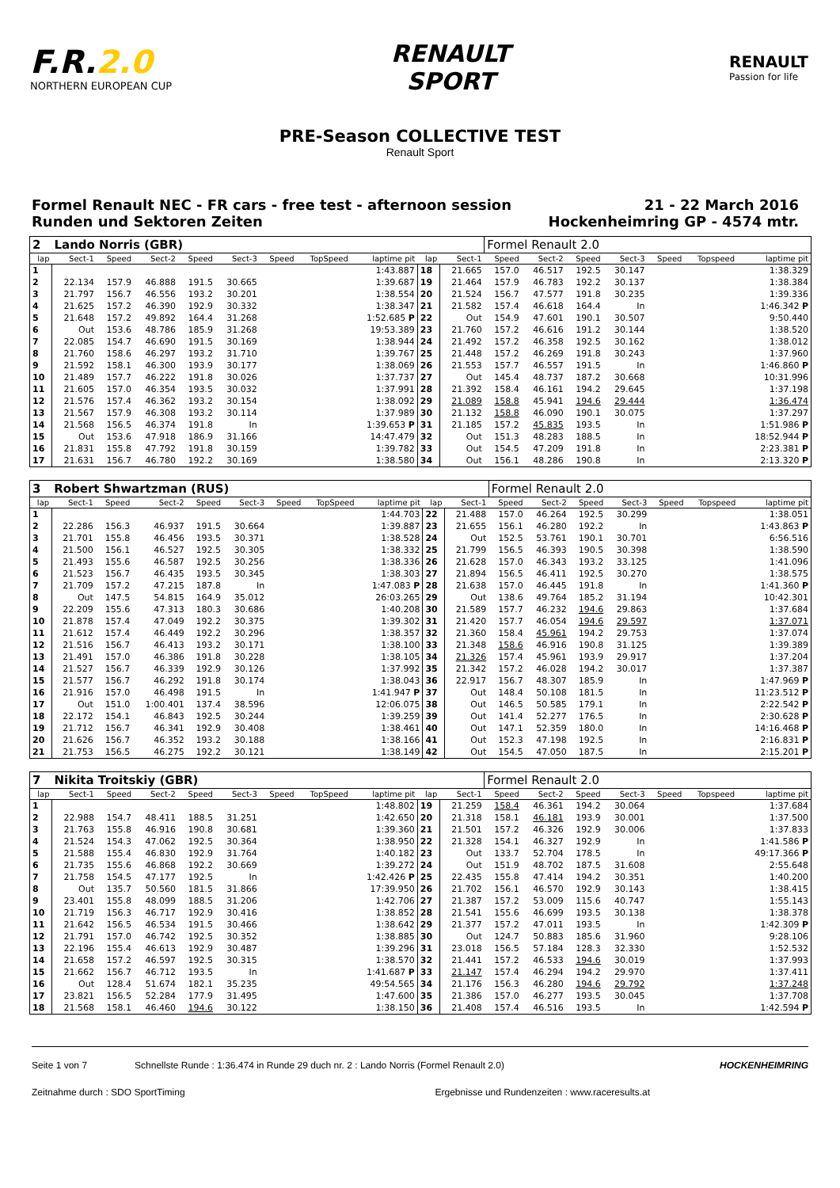F.R.2.0
NORTHERN EUROPEAN CUP
RENAULT
SPORT
RENAULT
Passion for life
PRE-Season COLLECTIVE TEST
Renault Sport
Formel Renault NEC - FR cars - free test - afternoon session
Runden und Sektoren Zeiten
21 - 22 March 2016
Hockenheimring GP - 4574 mtr.
| 2 | Lando Norris (GBR) | | | | | | | | | | Formel Renault 2.0 | | | | | | |
| lap | Sect-1 | Speed | Sect-2 | Speed | Sect-3 | Speed | TopSpeed | laptime pit | lap | Sect-1 | Speed | Sect-2 | Speed | Sect-3 | Speed | Topspeed | laptime pit |
| 1 | | | | | | | | 1:43.887 | 18 | 21.665 | 157.0 | 46.517 | 192.5 | 30.147 | | | 1:38.329 |
| 2 | 22.134 | 157.9 | 46.888 | 191.5 | 30.665 | | | 1:39.687 | 19 | 21.464 | 157.9 | 46.783 | 192.2 | 30.137 | | | 1:38.384 |
| 3 | 21.797 | 156.7 | 46.556 | 193.2 | 30.201 | | | 1:38.554 | 20 | 21.524 | 156.7 | 47.577 | 191.8 | 30.235 | | | 1:39.336 |
| 4 | 21.625 | 157.2 | 46.390 | 192.9 | 30.332 | | | 1:38.347 | 21 | 21.582 | 157.4 | 46.618 | 164.4 | In | | | 1:46.342 P |
| 5 | 21.648 | 157.2 | 49.892 | 164.4 | 31.268 | | | 1:52.685 P | 22 | Out | 154.9 | 47.601 | 190.1 | 30.507 | | | 9:50.440 |
| 6 | Out | 153.6 | 48.786 | 185.9 | 31.268 | | | 19:53.389 | 23 | 21.760 | 157.2 | 46.616 | 191.2 | 30.144 | | | 1:38.520 |
| 7 | 22.085 | 154.7 | 46.690 | 191.5 | 30.169 | | | 1:38.944 | 24 | 21.492 | 157.2 | 46.358 | 192.5 | 30.162 | | | 1:38.012 |
| 8 | 21.760 | 158.6 | 46.297 | 193.2 | 31.710 | | | 1:39.767 | 25 | 21.448 | 157.2 | 46.269 | 191.8 | 30.243 | | | 1:37.960 |
| 9 | 21.592 | 158.1 | 46.300 | 193.9 | 30.177 | | | 1:38.069 | 26 | 21.553 | 157.7 | 46.557 | 191.5 | In | | | 1:46.860 P |
| 10 | 21.489 | 157.7 | 46.222 | 191.8 | 30.026 | | | 1:37.737 | 27 | Out | 145.4 | 48.737 | 187.2 | 30.668 | | | 10:31.996 |
| 11 | 21.605 | 157.0 | 46.354 | 193.5 | 30.032 | | | 1:37.991 | 28 | 21.392 | 158.4 | 46.161 | 194.2 | 29.645 | | | 1:37.198 |
| 12 | 21.576 | 157.4 | 46.362 | 193.2 | 30.154 | | | 1:38.092 | 29 | 21.089 | 158.8 | 45.941 | 194.6 | 29.444 | | | 1:36.474 |
| 13 | 21.567 | 157.9 | 46.308 | 193.2 | 30.114 | | | 1:37.989 | 30 | 21.132 | 158.8 | 46.090 | 190.1 | 30.075 | | | 1:37.297 |
| 14 | 21.568 | 156.5 | 46.374 | 191.8 | In | | | 1:39.653 P | 31 | 21.185 | 157.2 | 45.835 | 193.5 | In | | | 1:51.986 P |
| 15 | Out | 153.6 | 47.918 | 186.9 | 31.166 | | | 14:47.479 | 32 | Out | 151.3 | 48.283 | 188.5 | In | | | 18:52.944 P |
| 16 | 21.831 | 155.8 | 47.792 | 191.8 | 30.159 | | | 1:39.782 | 33 | Out | 154.5 | 47.209 | 191.8 | In | | | 2:23.381 P |
| 17 | 21.631 | 156.7 | 46.780 | 192.2 | 30.169 | | | 1:38.580 | 34 | Out | 156.1 | 48.286 | 190.8 | In | | | 2:13.320 P |
| 3 | Robert Shwartzman (RUS) | | | | | | | | | | Formel Renault 2.0 | | | | | | |
| lap | Sect-1 | Speed | Sect-2 | Speed | Sect-3 | Speed | TopSpeed | laptime pit | lap | Sect-1 | Speed | Sect-2 | Speed | Sect-3 | Speed | Topspeed | laptime pit |
| 1 | | | | | | | | 1:44.703 | 22 | 21.488 | 157.0 | 46.264 | 192.5 | 30.299 | | | 1:38.051 |
| 2 | 22.286 | 156.3 | 46.937 | 191.5 | 30.664 | | | 1:39.887 | 23 | 21.655 | 156.1 | 46.280 | 192.2 | In | | | 1:43.863 P |
| 3 | 21.701 | 155.8 | 46.456 | 193.5 | 30.371 | | | 1:38.528 | 24 | Out | 152.5 | 53.761 | 190.1 | 30.701 | | | 6:56.516 |
| 4 | 21.500 | 156.1 | 46.527 | 192.5 | 30.305 | | | 1:38.332 | 25 | 21.799 | 156.5 | 46.393 | 190.5 | 30.398 | | | 1:38.590 |
| 5 | 21.493 | 155.6 | 46.587 | 192.5 | 30.256 | | | 1:38.336 | 26 | 21.628 | 157.0 | 46.343 | 193.2 | 33.125 | | | 1:41.096 |
| 6 | 21.523 | 156.7 | 46.435 | 193.5 | 30.345 | | | 1:38.303 | 27 | 21.894 | 156.5 | 46.411 | 192.5 | 30.270 | | | 1:38.575 |
| 7 | 21.709 | 157.2 | 47.215 | 187.8 | In | | | 1:47.083 P | 28 | 21.638 | 157.0 | 46.445 | 191.8 | In | | | 1:41.360 P |
| 8 | Out | 147.5 | 54.815 | 164.9 | 35.012 | | | 26:03.265 | 29 | Out | 138.6 | 49.764 | 185.2 | 31.194 | | | 10:42.301 |
| 9 | 22.209 | 155.6 | 47.313 | 180.3 | 30.686 | | | 1:40.208 | 30 | 21.589 | 157.7 | 46.232 | 194.6 | 29.863 | | | 1:37.684 |
| 10 | 21.878 | 157.4 | 47.049 | 192.2 | 30.375 | | | 1:39.302 | 31 | 21.420 | 157.7 | 46.054 | 194.6 | 29.597 | | | 1:37.071 |
| 11 | 21.612 | 157.4 | 46.449 | 192.2 | 30.296 | | | 1:38.357 | 32 | 21.360 | 158.4 | 45.961 | 194.2 | 29.753 | | | 1:37.074 |
| 12 | 21.516 | 156.7 | 46.413 | 193.2 | 30.171 | | | 1:38.100 | 33 | 21.348 | 158.6 | 46.916 | 190.8 | 31.125 | | | 1:39.389 |
| 13 | 21.491 | 157.0 | 46.386 | 191.8 | 30.228 | | | 1:38.105 | 34 | 21.326 | 157.4 | 45.961 | 193.9 | 29.917 | | | 1:37.204 |
| 14 | 21.527 | 156.7 | 46.339 | 192.9 | 30.126 | | | 1:37.992 | 35 | 21.342 | 157.2 | 46.028 | 194.2 | 30.017 | | | 1:37.387 |
| 15 | 21.577 | 156.7 | 46.292 | 191.8 | 30.174 | | | 1:38.043 | 36 | 22.917 | 156.7 | 48.307 | 185.9 | In | | | 1:47.969 P |
| 16 | 21.916 | 157.0 | 46.498 | 191.5 | In | | | 1:41.947 P | 37 | Out | 148.4 | 50.108 | 181.5 | In | | | 11:23.512 P |
| 17 | Out | 151.0 | 1:00.401 | 137.4 | 38.596 | | | 12:06.075 | 38 | Out | 146.5 | 50.585 | 179.1 | In | | | 2:22.542 P |
| 18 | 22.172 | 154.1 | 46.843 | 192.5 | 30.244 | | | 1:39.259 | 39 | Out | 141.4 | 52.277 | 176.5 | In | | | 2:30.628 P |
| 19 | 21.712 | 156.7 | 46.341 | 192.9 | 30.408 | | | 1:38.461 | 40 | Out | 147.1 | 52.359 | 180.0 | In | | | 14:16.468 P |
| 20 | 21.626 | 156.7 | 46.352 | 193.2 | 30.188 | | | 1:38.166 | 41 | Out | 152.3 | 47.198 | 192.5 | In | | | 2:16.831 P |
| 21 | 21.753 | 156.5 | 46.275 | 192.2 | 30.121 | | | 1:38.149 | 42 | Out | 154.5 | 47.050 | 187.5 | In | | | 2:15.201 P |
| 7 | Nikita Troitskiy (GBR) | | | | | | | | | | Formel Renault 2.0 | | | | | | |
| lap | Sect-1 | Speed | Sect-2 | Speed | Sect-3 | Speed | TopSpeed | laptime pit | lap | Sect-1 | Speed | Sect-2 | Speed | Sect-3 | Speed | Topspeed | laptime pit |
| 1 | | | | | | | | 1:48.802 | 19 | 21.259 | 158.4 | 46.361 | 194.2 | 30.064 | | | 1:37.684 |
| 2 | 22.988 | 154.7 | 48.411 | 188.5 | 31.251 | | | 1:42.650 | 20 | 21.318 | 158.1 | 46.181 | 193.9 | 30.001 | | | 1:37.500 |
| 3 | 21.763 | 155.8 | 46.916 | 190.8 | 30.681 | | | 1:39.360 | 21 | 21.501 | 157.2 | 46.326 | 192.9 | 30.006 | | | 1:37.833 |
| 4 | 21.524 | 154.3 | 47.062 | 192.5 | 30.364 | | | 1:38.950 | 22 | 21.328 | 154.1 | 46.327 | 192.9 | In | | | 1:41.586 P |
| 5 | 21.588 | 155.4 | 46.830 | 192.9 | 31.764 | | | 1:40.182 | 23 | Out | 133.7 | 52.704 | 178.5 | In | | | 49:17.366 P |
| 6 | 21.735 | 155.6 | 46.868 | 192.2 | 30.669 | | | 1:39.272 | 24 | Out | 151.9 | 48.702 | 187.5 | 31.608 | | | 2:55.648 |
| 7 | 21.758 | 154.5 | 47.177 | 192.5 | In | | | 1:42.426 P | 25 | 22.435 | 155.8 | 47.414 | 194.2 | 30.351 | | | 1:40.200 |
| 8 | Out | 135.7 | 50.560 | 181.5 | 31.866 | | | 17:39.950 | 26 | 21.702 | 156.1 | 46.570 | 192.9 | 30.143 | | | 1:38.415 |
| 9 | 23.401 | 155.8 | 48.099 | 188.5 | 31.206 | | | 1:42.706 | 27 | 21.387 | 157.2 | 53.009 | 115.6 | 40.747 | | | 1:55.143 |
| 10 | 21.719 | 156.3 | 46.717 | 192.9 | 30.416 | | | 1:38.852 | 28 | 21.541 | 155.6 | 46.699 | 193.5 | 30.138 | | | 1:38.378 |
| 11 | 21.642 | 156.5 | 46.534 | 191.5 | 30.466 | | | 1:38.642 | 29 | 21.377 | 157.2 | 47.011 | 193.5 | In | | | 1:42.309 P |
| 12 | 21.791 | 157.0 | 46.742 | 192.5 | 30.352 | | | 1:38.885 | 30 | Out | 124.7 | 50.883 | 185.6 | 31.960 | | | 9:28.106 |
| 13 | 22.196 | 155.4 | 46.613 | 192.9 | 30.487 | | | 1:39.296 | 31 | 23.018 | 156.5 | 57.184 | 128.3 | 32.330 | | | 1:52.532 |
| 14 | 21.658 | 157.2 | 46.597 | 192.5 | 30.315 | | | 1:38.570 | 32 | 21.441 | 157.2 | 46.533 | 194.6 | 30.019 | | | 1:37.993 |
| 15 | 21.662 | 156.7 | 46.712 | 193.5 | In | | | 1:41.687 P | 33 | 21.147 | 157.4 | 46.294 | 194.2 | 29.970 | | | 1:37.411 |
| 16 | Out | 128.4 | 51.674 | 182.1 | 35.235 | | | 49:54.565 | 34 | 21.176 | 156.3 | 46.280 | 194.6 | 29.792 | | | 1:37.248 |
| 17 | 23.821 | 156.5 | 52.284 | 177.9 | 31.495 | | | 1:47.600 | 35 | 21.386 | 157.0 | 46.277 | 193.5 | 30.045 | | | 1:37.708 |
| 18 | 21.568 | 158.1 | 46.460 | 194.6 | 30.122 | | | 1:38.150 | 36 | 21.408 | 157.4 | 46.516 | 193.5 | In | | | 1:42.594 P |
Seite 1 von 7 Schnellste Runde : 1:36.474 in Runde 29 duch nr. 2 : Lando Norris (Formel Renault 2.0) HOCKENHEIMRING
Zeitnahme durch : SDO SportTiming Ergebnisse und Rundenzeiten : www.raceresults.at